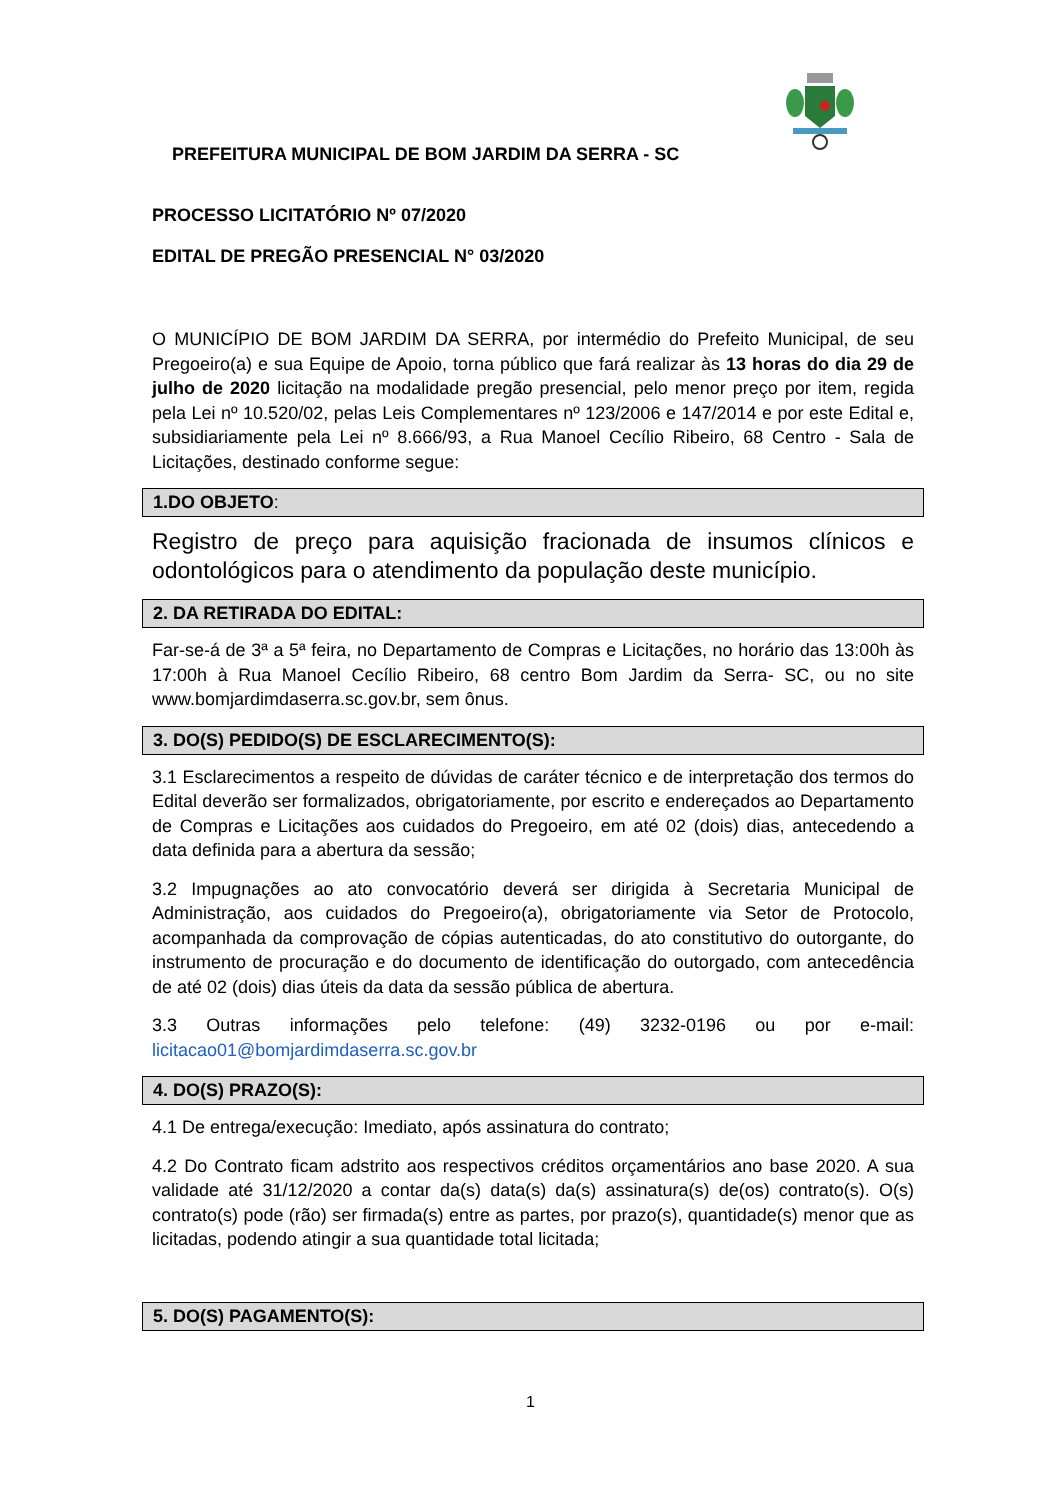PREFEITURA MUNICIPAL DE BOM JARDIM DA SERRA - SC
PROCESSO LICITATÓRIO Nº 07/2020
EDITAL DE PREGÃO PRESENCIAL N° 03/2020
O MUNICÍPIO DE BOM JARDIM DA SERRA, por intermédio do Prefeito Municipal, de seu Pregoeiro(a) e sua Equipe de Apoio, torna público que fará realizar às 13 horas do dia 29 de julho de 2020 licitação na modalidade pregão presencial, pelo menor preço por item, regida pela Lei nº 10.520/02, pelas Leis Complementares nº 123/2006 e 147/2014 e por este Edital e, subsidiariamente pela Lei nº 8.666/93, a Rua Manoel Cecílio Ribeiro, 68 Centro - Sala de Licitações, destinado conforme segue:
1.DO OBJETO:
Registro de preço para aquisição fracionada de insumos clínicos e odontológicos para o atendimento da população deste município.
2. DA RETIRADA DO EDITAL:
Far-se-á de 3ª a 5ª feira, no Departamento de Compras e Licitações, no horário das 13:00h às 17:00h à Rua Manoel Cecílio Ribeiro, 68 centro Bom Jardim da Serra- SC, ou no site www.bomjardimdaserra.sc.gov.br, sem ônus.
3. DO(S) PEDIDO(S) DE ESCLARECIMENTO(S):
3.1 Esclarecimentos a respeito de dúvidas de caráter técnico e de interpretação dos termos do Edital deverão ser formalizados, obrigatoriamente, por escrito e endereçados ao Departamento de Compras e Licitações aos cuidados do Pregoeiro, em até 02 (dois) dias, antecedendo a data definida para a abertura da sessão;
3.2 Impugnações ao ato convocatório deverá ser dirigida à Secretaria Municipal de Administração, aos cuidados do Pregoeiro(a), obrigatoriamente via Setor de Protocolo, acompanhada da comprovação de cópias autenticadas, do ato constitutivo do outorgante, do instrumento de procuração e do documento de identificação do outorgado, com antecedência de até 02 (dois) dias úteis da data da sessão pública de abertura.
3.3 Outras informações pelo telefone: (49) 3232-0196 ou por e-mail: licitacao01@bomjardimdaserra.sc.gov.br
4. DO(S) PRAZO(S):
4.1 De entrega/execução: Imediato, após assinatura do contrato;
4.2 Do Contrato ficam adstrito aos respectivos créditos orçamentários ano base 2020. A sua validade até 31/12/2020 a contar da(s) data(s) da(s) assinatura(s) de(os) contrato(s). O(s) contrato(s) pode (rão) ser firmada(s) entre as partes, por prazo(s), quantidade(s) menor que as licitadas, podendo atingir a sua quantidade total licitada;
5. DO(S) PAGAMENTO(S):
1